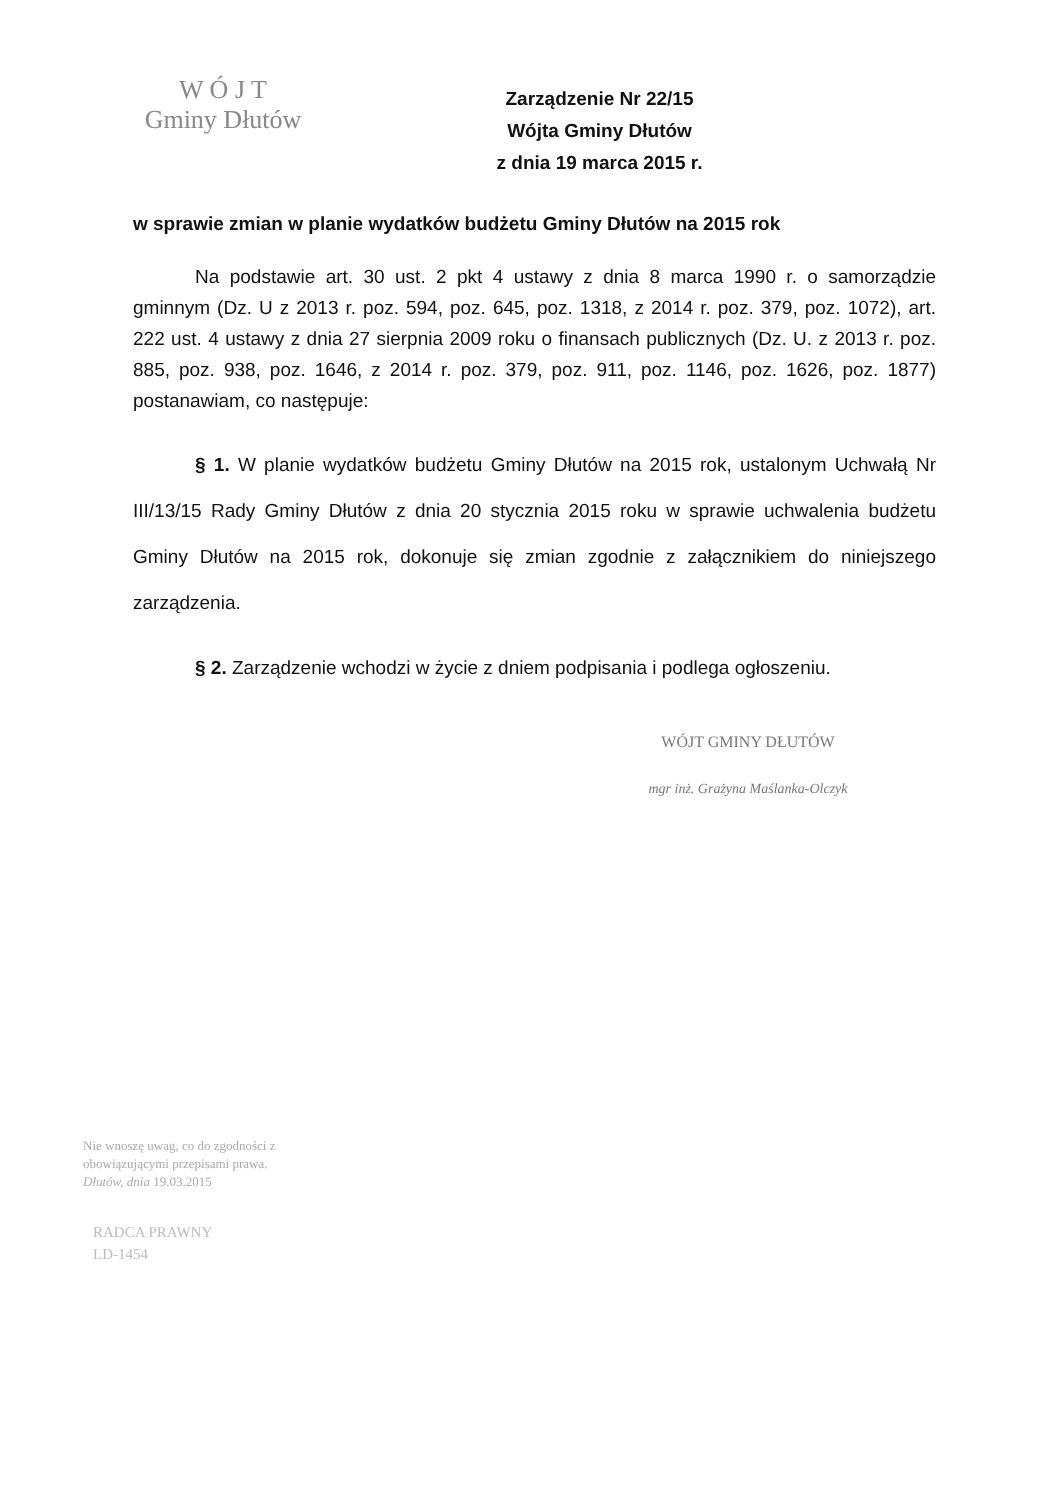W Ó J T
Gminy Dłutów
Zarządzenie Nr 22/15
Wójta Gminy Dłutów
z dnia 19 marca 2015 r.
w sprawie zmian w planie wydatków budżetu Gminy Dłutów na 2015 rok
Na podstawie art. 30 ust. 2 pkt 4 ustawy z dnia 8 marca 1990 r. o samorządzie gminnym (Dz. U z 2013 r. poz. 594, poz. 645, poz. 1318, z 2014 r. poz. 379, poz. 1072), art. 222 ust. 4 ustawy z dnia 27 sierpnia 2009 roku o finansach publicznych (Dz. U. z 2013 r. poz. 885, poz. 938, poz. 1646, z 2014 r. poz. 379, poz. 911, poz. 1146, poz. 1626, poz. 1877) postanawiam, co następuje:
§ 1. W planie wydatków budżetu Gminy Dłutów na 2015 rok, ustalonym Uchwałą Nr III/13/15 Rady Gminy Dłutów z dnia 20 stycznia 2015 roku w sprawie uchwalenia budżetu Gminy Dłutów na 2015 rok, dokonuje się zmian zgodnie z załącznikiem do niniejszego zarządzenia.
§ 2. Zarządzenie wchodzi w życie z dniem podpisania i podlega ogłoszeniu.
WÓJT GMINY DŁUTÓW
mgr inż. Grażyna Maślanka-Olczyk
Nie wnoszę uwag, co do zgodności z obowiązującymi przepisami prawa.
Dłutów, dnia 19.03.2015
RADCA PRAWNY
LD-1454